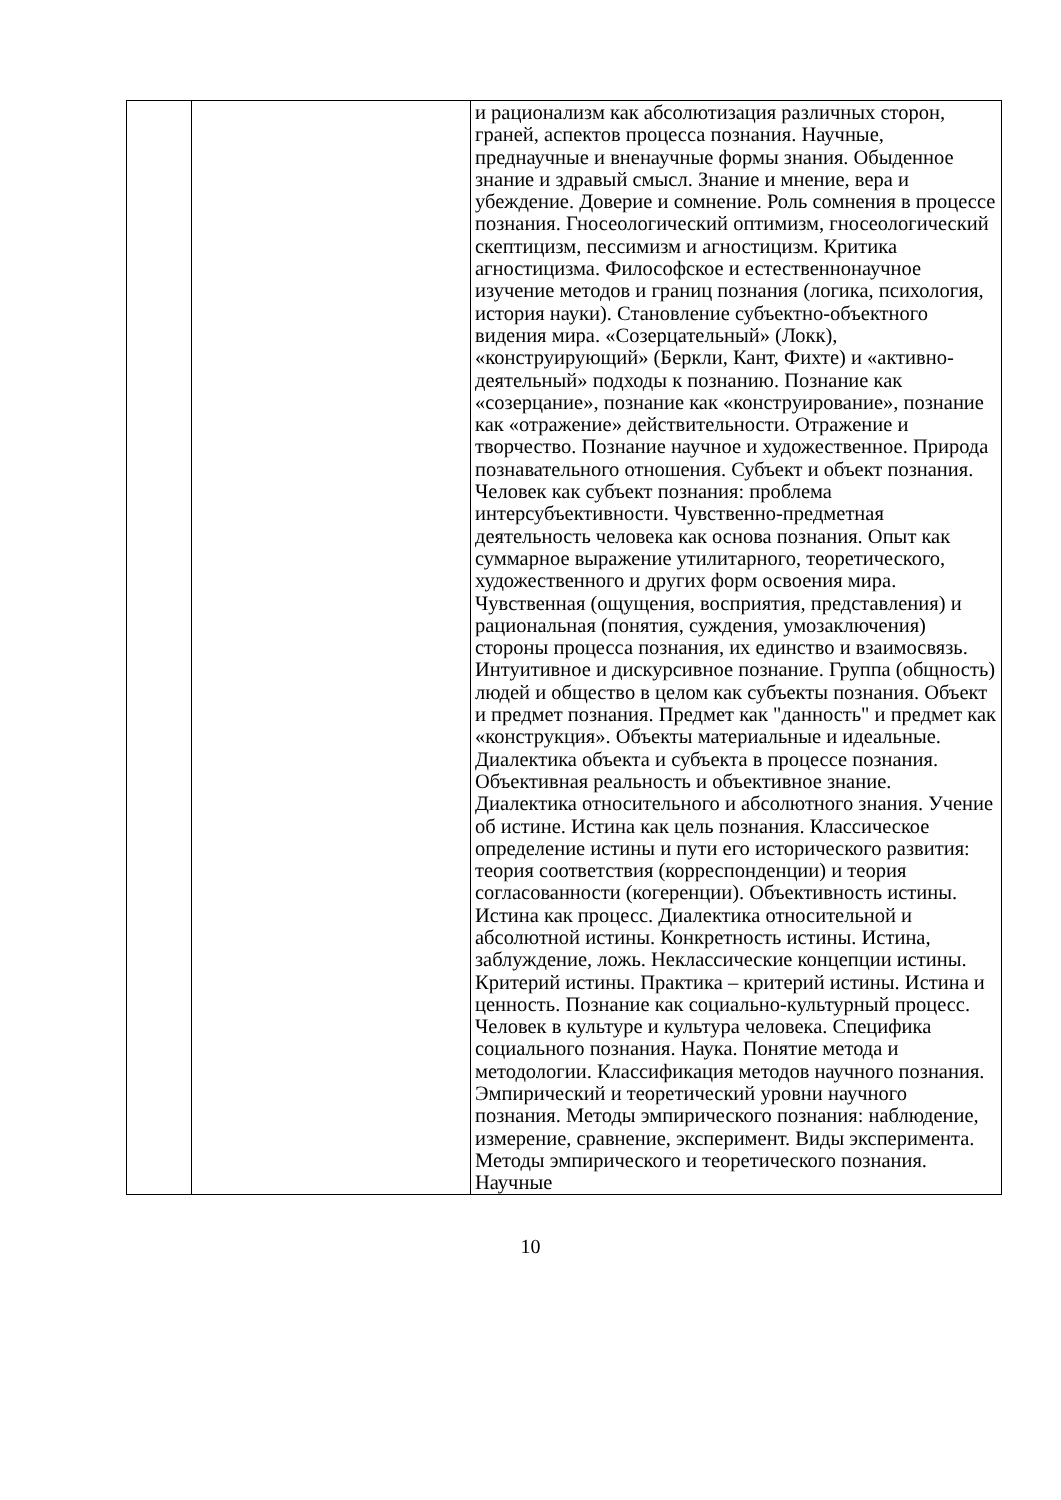| | | и рационализм как абсолютизация различных сторон, граней, аспектов процесса познания. Научные, преднаучные и вненаучные формы знания. Обыденное знание и здравый смысл. Знание и мнение, вера и убеждение. Доверие и сомнение. Роль сомнения в процессе познания. Гносеологический оптимизм, гносеологический скептицизм, пессимизм и агностицизм. Критика агностицизма. Философское и естественнонаучное изучение методов и границ познания (логика, психология, история науки). Становление субъектно-объектного видения мира. «Созерцательный» (Локк), «конструирующий» (Беркли, Кант, Фихте) и «активно-деятельный» подходы к познанию. Познание как «созерцание», познание как «конструирование», познание как «отражение» действительности. Отражение и творчество. Познание научное и художественное. Природа познавательного отношения. Субъект и объект познания. Человек как субъект познания: проблема интерсубъективности. Чувственно-предметная деятельность человека как основа познания. Опыт как суммарное выражение утилитарного, теоретического, художественного и других форм освоения мира. Чувственная (ощущения, восприятия, представления) и рациональная (понятия, суждения, умозаключения) стороны процесса познания, их единство и взаимосвязь. Интуитивное и дискурсивное познание. Группа (общность) людей и общество в целом как субъекты познания. Объект и предмет познания. Предмет как "данность" и предмет как «конструкция». Объекты материальные и идеальные. Диалектика объекта и субъекта в процессе познания. Объективная реальность и объективное знание. Диалектика относительного и абсолютного знания. Учение об истине. Истина как цель познания. Классическое определение истины и пути его исторического развития: теория соответствия (корреспонденции) и теория согласованности (когеренции). Объективность истины. Истина как процесс. Диалектика относительной и абсолютной истины. Конкретность истины. Истина, заблуждение, ложь. Неклассические концепции истины. Критерий истины. Практика – критерий истины. Истина и ценность. Познание как социально-культурный процесс. Человек в культуре и культура человека. Специфика социального познания. Наука. Понятие метода и методологии. Классификация методов научного познания. Эмпирический и теоретический уровни научного познания. Методы эмпирического познания: наблюдение, измерение, сравнение, эксперимент. Виды эксперимента. Методы эмпирического и теоретического познания. Научные |
10